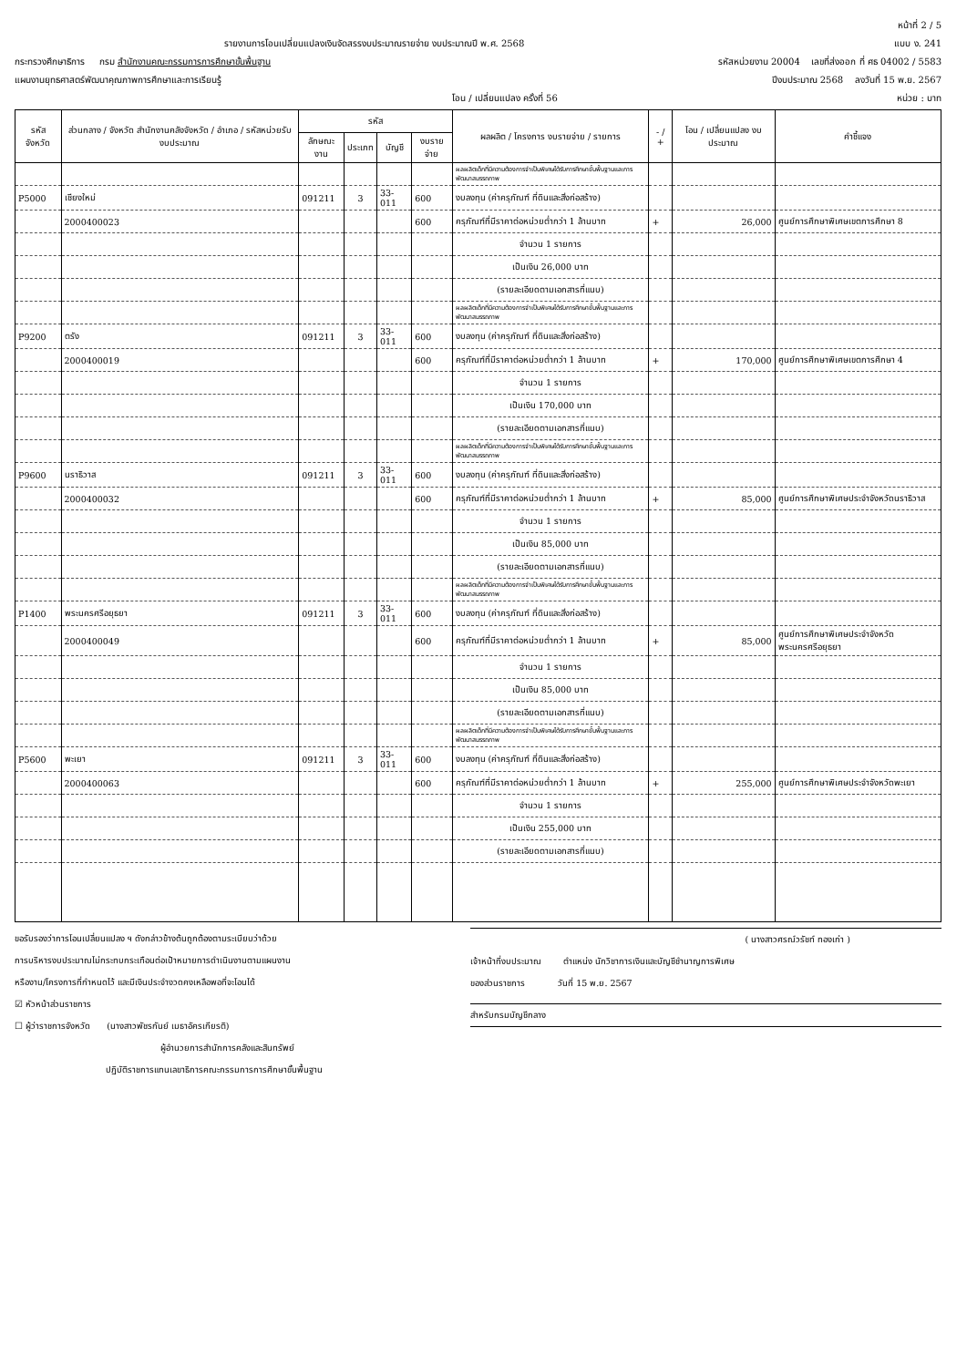หน้าที่ 2 / 5
รายงานการโอนเปลี่ยนแปลงเงินจัดสรรงบประมาณรายจ่าย งบประมาณปี พ.ศ. 2568 แบบ ง. 241
กระทรวงศึกษาธิการ กรม สำนักงานคณะกรรมการการศึกษาขั้นพื้นฐาน รหัสหน่วยงาน 20004 เลขที่ส่งออก ที่ ศธ 04002 / 5583
แผนงานยุทธศาสตร์พัฒนาคุณภาพการศึกษาและการเรียนรู้ ปีงบประมาณ 2568 ลงวันที่ 15 พ.ย. 2567
โอน / เปลี่ยนแปลง ครั้งที่ 56 หน่วย : บาท
| รหัส จังหวัด | ส่วนกลาง / จังหวัด สำนักงานคลังจังหวัด / อำเภอ / รหัสหน่วยรับงบประมาณ | รหัส | | | | ผลผลิต / โครงการ งบรายจ่าย / รายการ | - / + | โอน / เปลี่ยนแปลง งบประมาณ | คำชี้แจง |
| --- | --- | --- | --- | --- | --- | --- | --- | --- | --- |
| | | ลักษณะงาน | ประเภท | บัญชี | งบรายจ่าย | | | | |
| | | | | | | ผลผลิตเด็กที่มีความต้องการจำเป็นพิเศษได้รับการศึกษาขั้นพื้นฐานและการพัฒนาสมรรถภาพ | | | |
| P5000 | เชียงใหม่ | 091211 | 3 | 33-011 | 600 | งบลงทุน (ค่าครุภัณฑ์ ที่ดินและสิ่งก่อสร้าง) | | | |
| | 2000400023 | | | | 600 | ครุภัณฑ์ที่มีราคาต่อหน่วยต่ำกว่า 1 ล้านบาท | + | 26,000 | ศูนย์การศึกษาพิเศษเขตการศึกษา 8 |
| | | | | | | จำนวน 1 รายการ | | | |
| | | | | | | เป็นเงิน 26,000 บาท | | | |
| | | | | | | (รายละเอียดตามเอกสารที่แนบ) | | | |
| | | | | | | ผลผลิตเด็กที่มีความต้องการจำเป็นพิเศษได้รับการศึกษาขั้นพื้นฐานและการพัฒนาสมรรถภาพ | | | |
| P9200 | ตรัง | 091211 | 3 | 33-011 | 600 | งบลงทุน (ค่าครุภัณฑ์ ที่ดินและสิ่งก่อสร้าง) | | | |
| | 2000400019 | | | | 600 | ครุภัณฑ์ที่มีราคาต่อหน่วยต่ำกว่า 1 ล้านบาท | + | 170,000 | ศูนย์การศึกษาพิเศษเขตการศึกษา 4 |
| | | | | | | จำนวน 1 รายการ | | | |
| | | | | | | เป็นเงิน 170,000 บาท | | | |
| | | | | | | (รายละเอียดตามเอกสารที่แนบ) | | | |
| | | | | | | ผลผลิตเด็กที่มีความต้องการจำเป็นพิเศษได้รับการศึกษาขั้นพื้นฐานและการพัฒนาสมรรถภาพ | | | |
| P9600 | นราธิวาส | 091211 | 3 | 33-011 | 600 | งบลงทุน (ค่าครุภัณฑ์ ที่ดินและสิ่งก่อสร้าง) | | | |
| | 2000400032 | | | | 600 | ครุภัณฑ์ที่มีราคาต่อหน่วยต่ำกว่า 1 ล้านบาท | + | 85,000 | ศูนย์การศึกษาพิเศษประจำจังหวัดนราธิวาส |
| | | | | | | จำนวน 1 รายการ | | | |
| | | | | | | เป็นเงิน 85,000 บาท | | | |
| | | | | | | (รายละเอียดตามเอกสารที่แนบ) | | | |
| | | | | | | ผลผลิตเด็กที่มีความต้องการจำเป็นพิเศษได้รับการศึกษาขั้นพื้นฐานและการพัฒนาสมรรถภาพ | | | |
| P1400 | พระนครศรีอยุธยา | 091211 | 3 | 33-011 | 600 | งบลงทุน (ค่าครุภัณฑ์ ที่ดินและสิ่งก่อสร้าง) | | | |
| | 2000400049 | | | | 600 | ครุภัณฑ์ที่มีราคาต่อหน่วยต่ำกว่า 1 ล้านบาท | + | 85,000 | ศูนย์การศึกษาพิเศษประจำจังหวัดพระนครศรีอยุธยา |
| | | | | | | จำนวน 1 รายการ | | | |
| | | | | | | เป็นเงิน 85,000 บาท | | | |
| | | | | | | (รายละเอียดตามเอกสารที่แนบ) | | | |
| | | | | | | ผลผลิตเด็กที่มีความต้องการจำเป็นพิเศษได้รับการศึกษาขั้นพื้นฐานและการพัฒนาสมรรถภาพ | | | |
| P5600 | พะเยา | 091211 | 3 | 33-011 | 600 | งบลงทุน (ค่าครุภัณฑ์ ที่ดินและสิ่งก่อสร้าง) | | | |
| | 2000400063 | | | | 600 | ครุภัณฑ์ที่มีราคาต่อหน่วยต่ำกว่า 1 ล้านบาท | + | 255,000 | ศูนย์การศึกษาพิเศษประจำจังหวัดพะเยา |
| | | | | | | จำนวน 1 รายการ | | | |
| | | | | | | เป็นเงิน 255,000 บาท | | | |
| | | | | | | (รายละเอียดตามเอกสารที่แนบ) | | | |
ขอรับรองว่าการโอนเปลี่ยนแปลง ฯ ดังกล่าวข้างต้นถูกต้องตามระเบียบว่าด้วย
การบริหารงบประมาณไม่กระทบกระเทือนต่อเป้าหมายการดำเนินงานตามแผนงาน
หรืองาน/โครงการที่กำหนดไว้ และมีเงินประจำงวดคงเหลือพอที่จะโอนได้
☑ หัวหน้าส่วนราชการ
☐ ผู้ว่าราชการจังหวัด (นางสาวพัชรกันย์ เมธาอัครเกียรติ)
ผู้อำนวยการสำนักการคลังและสินทรัพย์
ปฏิบัติราชการแทนเลขาธิการคณะกรรมการการศึกษาขั้นพื้นฐาน
( นางสาวศรณ์วรัชท์ ทองเก่า )
เจ้าหน้าที่งบประมาณ ตำแหน่ง นักวิชาการเงินและบัญชีชำนาญการพิเศษ
ของส่วนราชการ วันที่ 15 พ.ย. 2567
สำหรับกรมบัญชีกลาง